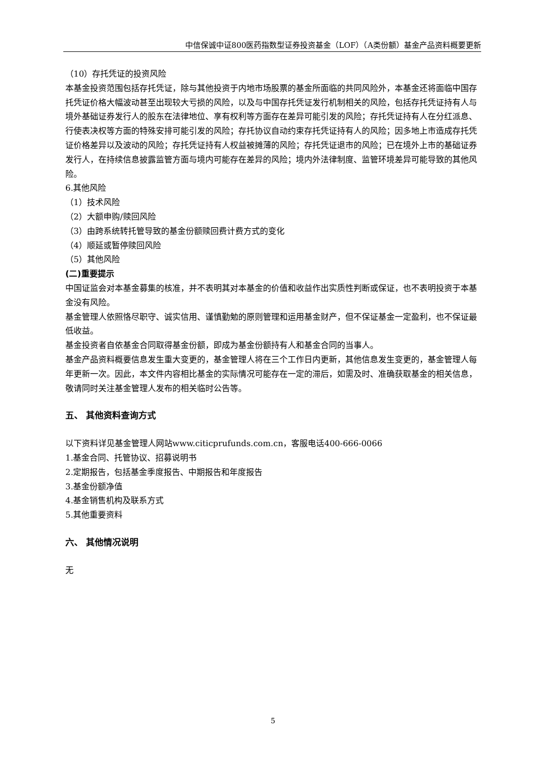中信保诚中证800医药指数型证券投资基金（LOF）（A类份额）基金产品资料概要更新
（10）存托凭证的投资风险
本基金投资范围包括存托凭证，除与其他投资于内地市场股票的基金所面临的共同风险外，本基金还将面临中国存托凭证价格大幅波动甚至出现较大亏损的风险，以及与中国存托凭证发行机制相关的风险，包括存托凭证持有人与境外基础证券发行人的股东在法律地位、享有权利等方面存在差异可能引发的风险；存托凭证持有人在分红派息、行使表决权等方面的特殊安排可能引发的风险；存托协议自动约束存托凭证持有人的风险；因多地上市造成存托凭证价格差异以及波动的风险；存托凭证持有人权益被摊薄的风险；存托凭证退市的风险；已在境外上市的基础证券发行人，在持续信息披露监管方面与境内可能存在差异的风险；境内外法律制度、监管环境差异可能导致的其他风险。
6.其他风险
（1）技术风险
（2）大额申购/赎回风险
（3）由跨系统转托管导致的基金份额赎回费计费方式的变化
（4）顺延或暂停赎回风险
（5）其他风险
(二)重要提示
中国证监会对本基金募集的核准，并不表明其对本基金的价值和收益作出实质性判断或保证，也不表明投资于本基金没有风险。
基金管理人依照恪尽职守、诚实信用、谨慎勤勉的原则管理和运用基金财产，但不保证基金一定盈利，也不保证最低收益。
基金投资者自依基金合同取得基金份额，即成为基金份额持有人和基金合同的当事人。
基金产品资料概要信息发生重大变更的，基金管理人将在三个工作日内更新，其他信息发生变更的，基金管理人每年更新一次。因此，本文件内容相比基金的实际情况可能存在一定的滞后，如需及时、准确获取基金的相关信息，敬请同时关注基金管理人发布的相关临时公告等。
五、 其他资料查询方式
以下资料详见基金管理人网站www.citicprufunds.com.cn，客服电话400-666-0066
1.基金合同、托管协议、招募说明书
2.定期报告，包括基金季度报告、中期报告和年度报告
3.基金份额净值
4.基金销售机构及联系方式
5.其他重要资料
六、 其他情况说明
无
5